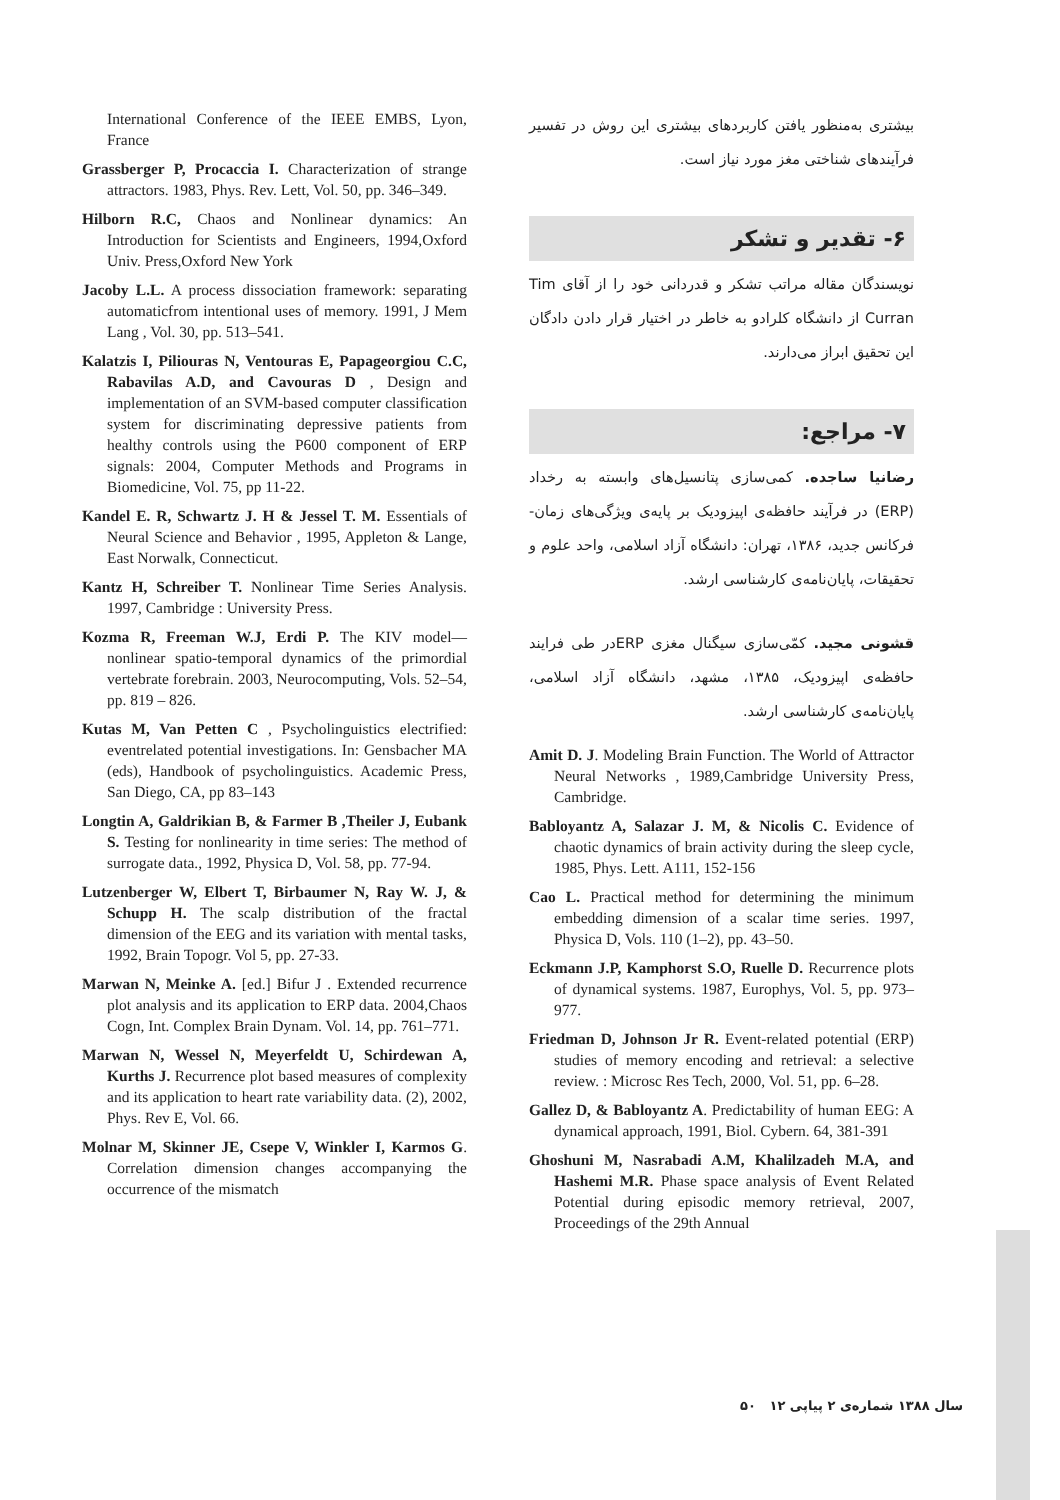International Conference of the IEEE EMBS, Lyon, France
Grassberger P, Procaccia I. Characterization of strange attractors. 1983, Phys. Rev. Lett, Vol. 50, pp. 346–349.
Hilborn R.C, Chaos and Nonlinear dynamics: An Introduction for Scientists and Engineers, 1994,Oxford Univ. Press,Oxford New York
Jacoby L.L. A process dissociation framework: separating automaticfrom intentional uses of memory. 1991, J Mem Lang , Vol. 30, pp. 513–541.
Kalatzis I, Piliouras N, Ventouras E, Papageorgiou C.C, Rabavilas A.D, and Cavouras D , Design and implementation of an SVM-based computer classification system for discriminating depressive patients from healthy controls using the P600 component of ERP signals: 2004, Computer Methods and Programs in Biomedicine, Vol. 75, pp 11-22.
Kandel E. R, Schwartz J. H & Jessel T. M. Essentials of Neural Science and Behavior , 1995, Appleton & Lange, East Norwalk, Connecticut.
Kantz H, Schreiber T. Nonlinear Time Series Analysis. 1997, Cambridge : University Press.
Kozma R, Freeman W.J, Erdi P. The KIV model—nonlinear spatio-temporal dynamics of the primordial vertebrate forebrain. 2003, Neurocomputing, Vols. 52–54, pp. 819 – 826.
Kutas M, Van Petten C , Psycholinguistics electrified: eventrelated potential investigations. In: Gensbacher MA (eds), Handbook of psycholinguistics. Academic Press, San Diego, CA, pp 83–143
Longtin A, Galdrikian B, & Farmer B ,Theiler J, Eubank S. Testing for nonlinearity in time series: The method of surrogate data., 1992, Physica D, Vol. 58, pp. 77-94.
Lutzenberger W, Elbert T, Birbaumer N, Ray W. J, & Schupp H. The scalp distribution of the fractal dimension of the EEG and its variation with mental tasks, 1992, Brain Topogr. Vol 5, pp. 27-33.
Marwan N, Meinke A. [ed.] Bifur J . Extended recurrence plot analysis and its application to ERP data. 2004,Chaos Cogn, Int. Complex Brain Dynam. Vol. 14, pp. 761–771.
Marwan N, Wessel N, Meyerfeldt U, Schirdewan A, Kurths J. Recurrence plot based measures of complexity and its application to heart rate variability data. (2), 2002, Phys. Rev E, Vol. 66.
Molnar M, Skinner JE, Csepe V, Winkler I, Karmos G. Correlation dimension changes accompanying the occurrence of the mismatch
بیشتری به‌منظور یافتن کاربردهای بیشتری این روش در تفسیر فرآیندهای شناختی مغز مورد نیاز است.
۶- تقدیر و تشکر
نویسندگان مقاله مراتب تشکر و قدردانی خود را از آقای Tim Curran از دانشگاه کلرادو به خاطر در اختیار قرار دادن دادگان این تحقیق ابراز می‌دارند.
۷- مراجع:
رضانیا ساجده. کمی‌سازی پتانسیل‌های وابسته به رخداد (ERP) در فرآیند حافظه‌ی اپیزودیک بر پایه‌ی ویژگی‌های زمان-فرکانس جدید، ۱۳۸۶، تهران: دانشگاه آزاد اسلامی، واحد علوم و تحقیقات، پایان‌نامه‌ی کارشناسی ارشد.
قشونی مجید. کمّی‌سازی سیگنال مغزی ERPدر طی فرایند حافظه‌ی اپیزودیک، ۱۳۸۵، مشهد، دانشگاه آزاد اسلامی، پایان‌نامه‌ی کارشناسی ارشد.
Amit D. J. Modeling Brain Function. The World of Attractor Neural Networks , 1989,Cambridge University Press, Cambridge.
Babloyantz A, Salazar J. M, & Nicolis C. Evidence of chaotic dynamics of brain activity during the sleep cycle, 1985, Phys. Lett. A111, 152-156
Cao L. Practical method for determining the minimum embedding dimension of a scalar time series. 1997, Physica D, Vols. 110 (1–2), pp. 43–50.
Eckmann J.P, Kamphorst S.O, Ruelle D. Recurrence plots of dynamical systems. 1987, Europhys, Vol. 5, pp. 973–977.
Friedman D, Johnson Jr R. Event-related potential (ERP) studies of memory encoding and retrieval: a selective review. : Microsc Res Tech, 2000, Vol. 51, pp. 6–28.
Gallez D, & Babloyantz A. Predictability of human EEG: A dynamical approach, 1991, Biol. Cybern. 64, 381-391
Ghoshuni M, Nasrabadi A.M, Khalilzadeh M.A, and Hashemi M.R. Phase space analysis of Event Related Potential during episodic memory retrieval, 2007, Proceedings of the 29th Annual
سال ۱۳۸۸ شماره‌ی ۲ پیاپی ۱۲ ۵۰